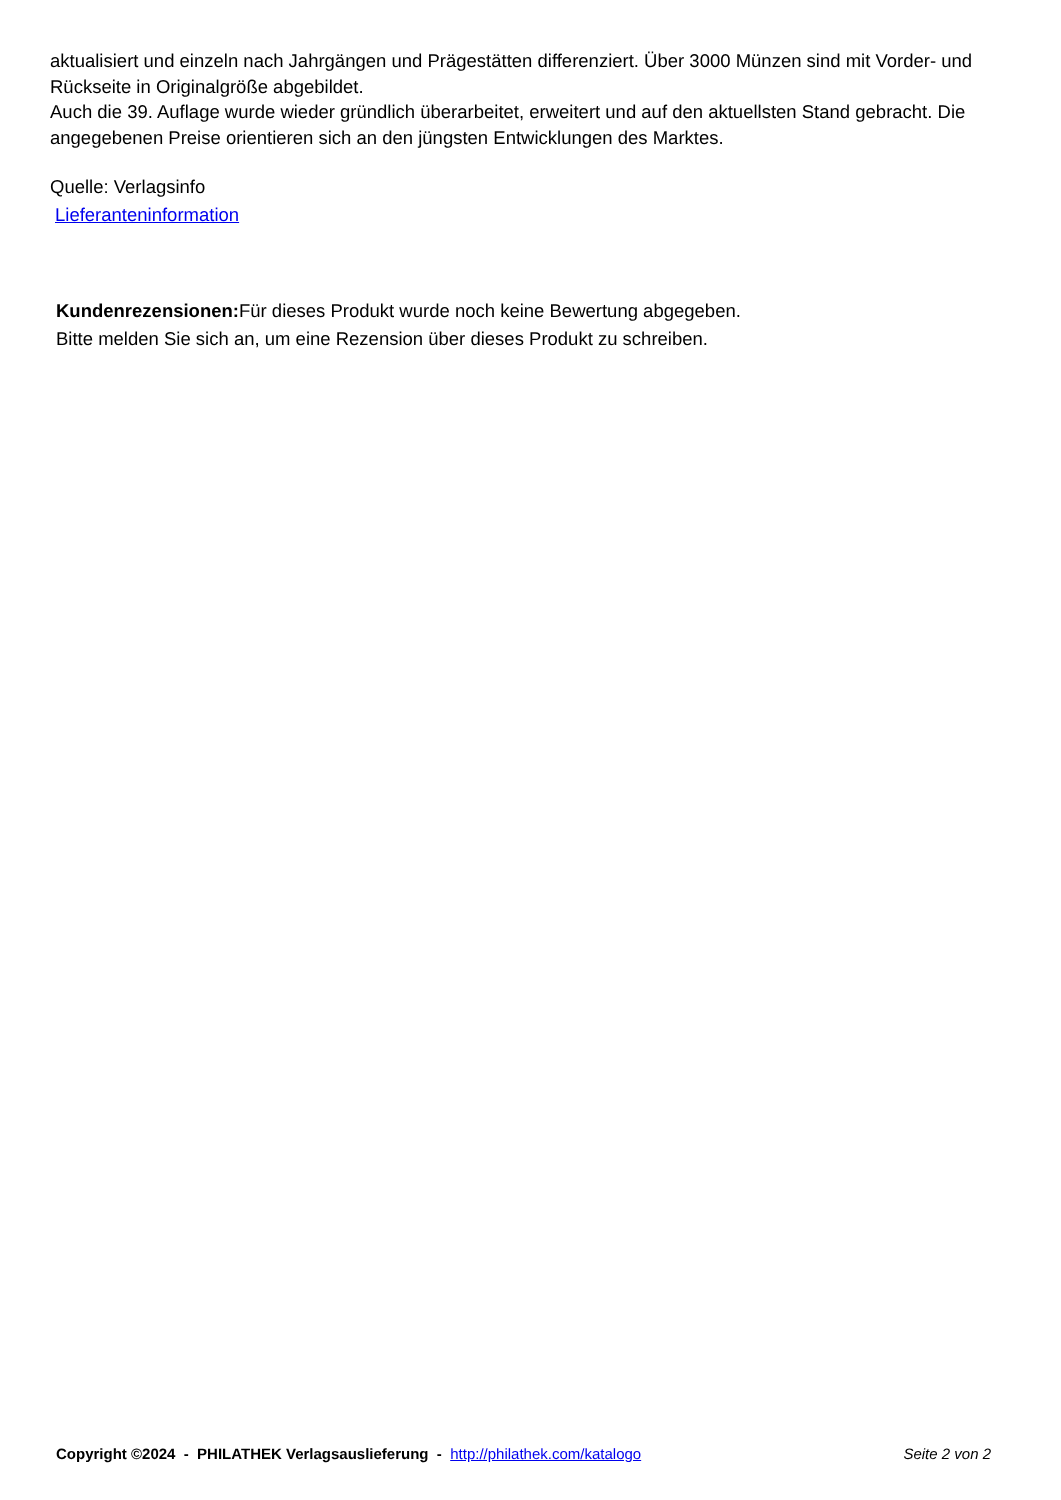aktualisiert und einzeln nach Jahrgängen und Prägestätten differenziert. Über 3000 Münzen sind mit Vorder- und Rückseite in Originalgröße abgebildet.
Auch die 39. Auflage wurde wieder gründlich überarbeitet, erweitert und auf den aktuellsten Stand gebracht. Die angegebenen Preise orientieren sich an den jüngsten Entwicklungen des Marktes.
Quelle: Verlagsinfo
Lieferanteninformation
Kundenrezensionen: Für dieses Produkt wurde noch keine Bewertung abgegeben.
Bitte melden Sie sich an, um eine Rezension über dieses Produkt zu schreiben.
Copyright ©2024 - PHILATHEK Verlagsauslieferung - http://philathek.com/katalogo Seite 2 von 2